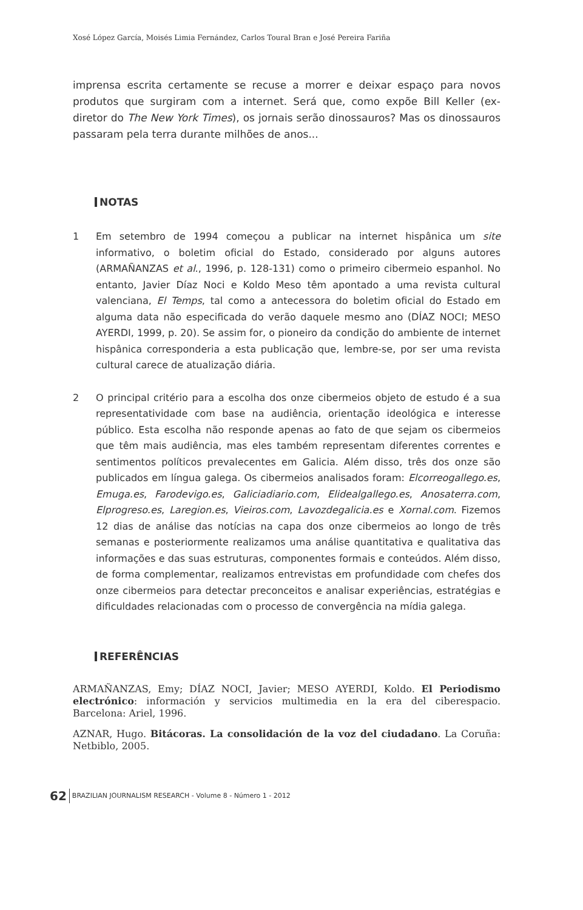Xosé López García, Moisés Limia Fernández, Carlos Toural Bran e José Pereira Fariña
imprensa escrita certamente se recuse a morrer e deixar espaço para novos produtos que surgiram com a internet. Será que, como expõe Bill Keller (ex-diretor do The New York Times), os jornais serão dinossauros? Mas os dinossauros passaram pela terra durante milhões de anos...
NOTAS
1 Em setembro de 1994 começou a publicar na internet hispânica um site informativo, o boletim oficial do Estado, considerado por alguns autores (ARMAÑANZAS et al., 1996, p. 128-131) como o primeiro cibermeio espanhol. No entanto, Javier Díaz Noci e Koldo Meso têm apontado a uma revista cultural valenciana, El Temps, tal como a antecessora do boletim oficial do Estado em alguma data não especificada do verão daquele mesmo ano (DÍAZ NOCI; MESO AYERDI, 1999, p. 20). Se assim for, o pioneiro da condição do ambiente de internet hispânica corresponderia a esta publicação que, lembre-se, por ser uma revista cultural carece de atualização diária.
2 O principal critério para a escolha dos onze cibermeios objeto de estudo é a sua representatividade com base na audiência, orientação ideológica e interesse público. Esta escolha não responde apenas ao fato de que sejam os cibermeios que têm mais audiência, mas eles também representam diferentes correntes e sentimentos políticos prevalecentes em Galicia. Além disso, três dos onze são publicados em língua galega. Os cibermeios analisados foram: Elcorreogallego.es, Emuga.es, Farodevigo.es, Galiciadiario.com, Elidealgallego.es, Anosaterra.com, Elprogreso.es, Laregion.es, Vieiros.com, Lavozdegalicia.es e Xornal.com. Fizemos 12 dias de análise das notícias na capa dos onze cibermeios ao longo de três semanas e posteriormente realizamos uma análise quantitativa e qualitativa das informações e das suas estruturas, componentes formais e conteúdos. Além disso, de forma complementar, realizamos entrevistas em profundidade com chefes dos onze cibermeios para detectar preconceitos e analisar experiências, estratégias e dificuldades relacionadas com o processo de convergência na mídia galega.
REFERÊNCIAS
ARMAÑANZAS, Emy; DÍAZ NOCI, Javier; MESO AYERDI, Koldo. El Periodismo electrónico: información y servicios multimedia en la era del ciberespacio. Barcelona: Ariel, 1996.
AZNAR, Hugo. Bitácoras. La consolidación de la voz del ciudadano. La Coruña: Netbiblo, 2005.
62 BRAZILIAN JOURNALISM RESEARCH - Volume 8 - Número 1 - 2012